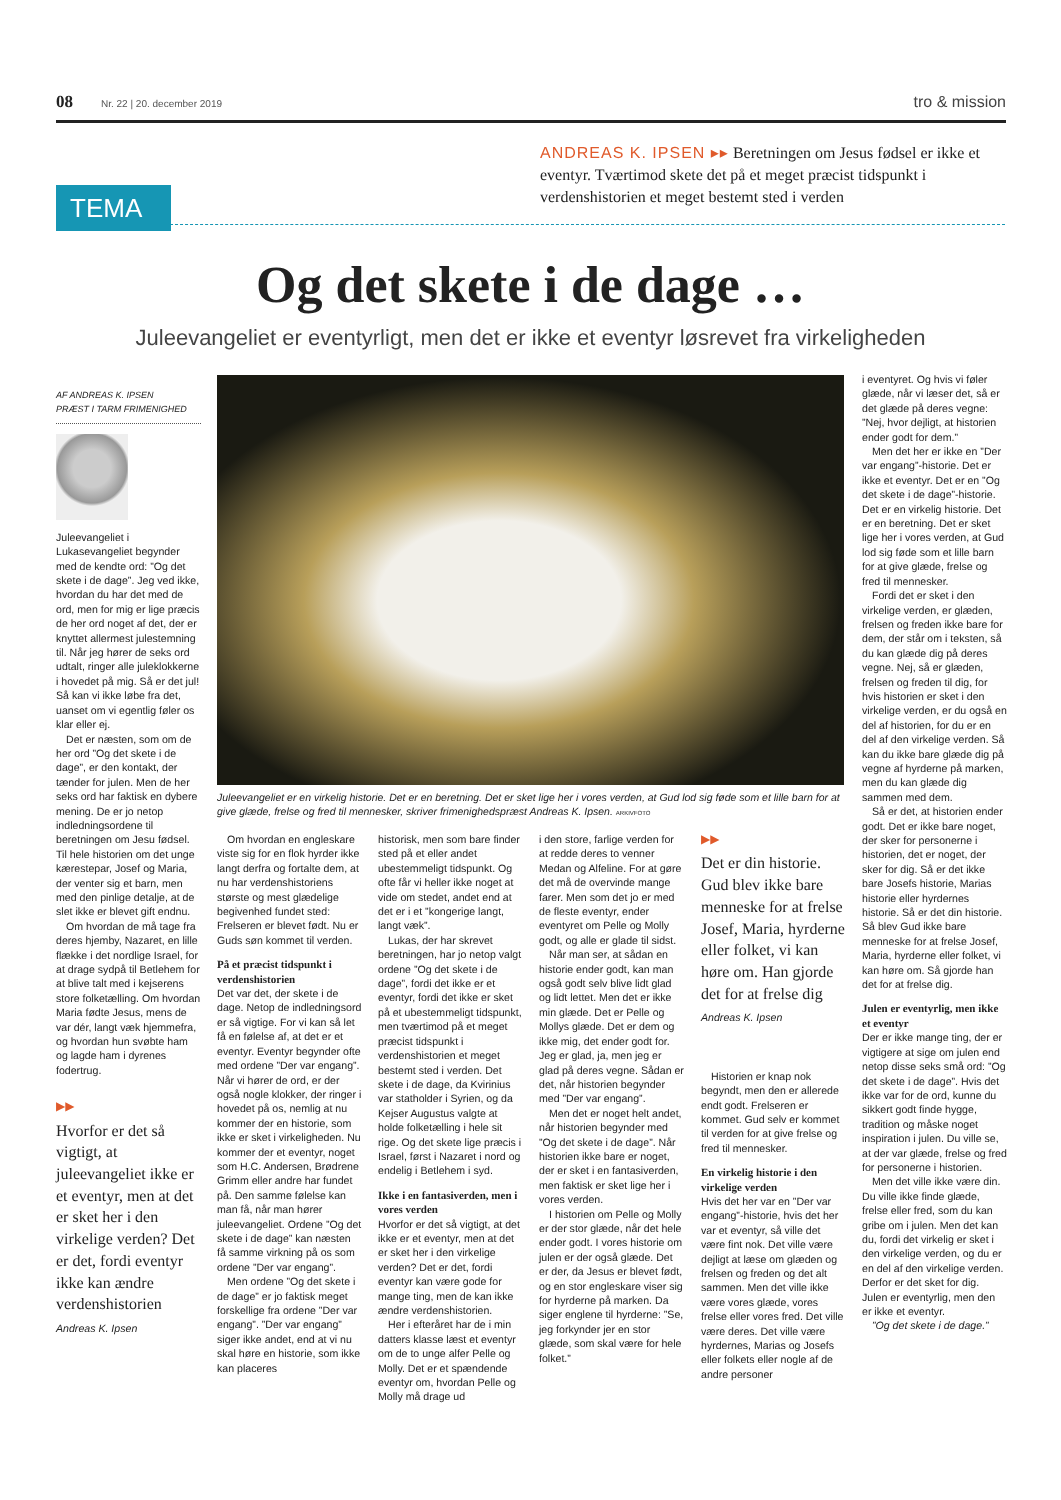08 Nr. 22 | 20. december 2019 tro & mission
ANDREAS K. IPSEN ▸▸ Beretningen om Jesus fødsel er ikke et eventyr. Tværtimod skete det på et meget præcist tidspunkt i verdenshistorien et meget bestemt sted i verden
TEMA
Og det skete i de dage …
Juleevangeliet er eventyrligt, men det er ikke et eventyr løsrevet fra virkeligheden
AF ANDREAS K. IPSEN
PRÆST I TARM FRIMENIGHED
Juleevangeliet i Lukasevangeliet begynder med de kendte ord: ”Og det skete i de dage”. Jeg ved ikke, hvordan du har det med de ord, men for mig er lige præcis de her ord noget af det, der er knyttet allermest julestemning til. Når jeg hører de seks ord udtalt, ringer alle juleklokkerne i hovedet på mig. Så er det jul! Så kan vi ikke løbe fra det, uanset om vi egentlig føler os klar eller ej.
Det er næsten, som om de her ord ”Og det skete i de dage”, er den kontakt, der tænder for julen. Men de her seks ord har faktisk en dybere mening. De er jo netop indledningsordene til beretningen om Jesu fødsel. Til hele historien om det unge kærestepar, Josef og Maria, der venter sig et barn, men med den pinlige detalje, at de slet ikke er blevet gift endnu.
Om hvordan de må tage fra deres hjemby, Nazaret, en lille flække i det nordlige Israel, for at drage sydpå til Betlehem for at blive talt med i kejserens store folketælling. Om hvordan Maria fødte Jesus, mens de var dér, langt væk hjemmefra, og hvordan hun svøbte ham og lagde ham i dyrenes fodertrug.
▶▶
Hvorfor er det så vigtigt, at juleevangeliet ikke er et eventyr, men at det er sket her i den virkelige verden? Det er det, fordi eventyr ikke kan ændre verdenshistorien
Andreas K. Ipsen
Juleevangeliet er en virkelig historie. Det er en beretning. Det er sket lige her i vores verden, at Gud lod sig føde som et lille barn for at give glæde, frelse og fred til mennesker, skriver frimenighedspræst Andreas K. Ipsen. ARKIVFOTO
Om hvordan en engleskare viste sig for en flok hyrder ikke langt derfra og fortalte dem, at nu har verdenshistoriens største og mest glædelige begivenhed fundet sted: Frelseren er blevet født. Nu er Guds søn kommet til verden.
På et præcist tidspunkt i verdenshistorien
Det var det, der skete i de dage. Netop de indledningsord er så vigtige. For vi kan så let få en følelse af, at det er et eventyr. Eventyr begynder ofte med ordene ”Der var engang”. Når vi hører de ord, er der også nogle klokker, der ringer i hovedet på os, nemlig at nu kommer der en historie, som ikke er sket i virkeligheden. Nu kommer der et eventyr, noget som H.C. Andersen, Brødrene Grimm eller andre har fundet på. Den samme følelse kan man få, når man hører juleevangeliet. Ordene ”Og det skete i de dage” kan næsten få samme virkning på os som ordene ”Der var engang”.
Men ordene ”Og det skete i de dage” er jo faktisk meget forskellige fra ordene ”Der var engang”. ”Der var engang” siger ikke andet, end at vi nu skal høre en historie, som ikke kan placeres
historisk, men som bare finder sted på et eller andet ubestemmeligt tidspunkt. Og ofte får vi heller ikke noget at vide om stedet, andet end at det er i et ”kongerige langt, langt væk”.
Lukas, der har skrevet beretningen, har jo netop valgt ordene ”Og det skete i de dage”, fordi det ikke er et eventyr, fordi det ikke er sket på et ubestemmeligt tidspunkt, men tværtimod på et meget præcist tidspunkt i verdenshistorien et meget bestemt sted i verden. Det skete i de dage, da Kvirinius var statholder i Syrien, og da Kejser Augustus valgte at holde folketælling i hele sit rige. Og det skete lige præcis i Israel, først i Nazaret i nord og endelig i Betlehem i syd.
Ikke i en fantasiverden, men i vores verden
Hvorfor er det så vigtigt, at det ikke er et eventyr, men at det er sket her i den virkelige verden? Det er det, fordi eventyr kan være gode for mange ting, men de kan ikke ændre verdenshistorien.
Her i efteråret har de i min datters klasse læst et eventyr om de to unge alfer Pelle og Molly. Det er et spændende eventyr om, hvordan Pelle og Molly må drage ud
i den store, farlige verden for at redde deres to venner Medan og Alfeline. For at gøre det må de overvinde mange farer. Men som det jo er med de fleste eventyr, ender eventyret om Pelle og Molly godt, og alle er glade til sidst.
Når man ser, at sådan en historie ender godt, kan man også godt selv blive lidt glad og lidt lettet. Men det er ikke min glæde. Det er Pelle og Mollys glæde. Det er dem og ikke mig, det ender godt for. Jeg er glad, ja, men jeg er glad på deres vegne. Sådan er det, når historien begynder med ”Der var engang”.
Men det er noget helt andet, når historien begynder med ”Og det skete i de dage”. Når historien ikke bare er noget, der er sket i en fantasiverden, men faktisk er sket lige her i vores verden.
I historien om Pelle og Molly er der stor glæde, når det hele ender godt. I vores historie om julen er der også glæde. Det er der, da Jesus er blevet født, og en stor engleskare viser sig for hyrderne på marken. Da siger englene til hyrderne: ”Se, jeg forkynder jer en stor glæde, som skal være for hele folket.”
▶▶
Det er din historie. Gud blev ikke bare menneske for at frelse Josef, Maria, hyrderne eller folket, vi kan høre om. Han gjorde det for at frelse dig
Andreas K. Ipsen
Historien er knap nok begyndt, men den er allerede endt godt. Frelseren er kommet. Gud selv er kommet til verden for at give frelse og fred til mennesker.
En virkelig historie i den virkelige verden
Hvis det her var en ”Der var engang”-historie, hvis det her var et eventyr, så ville det være fint nok. Det ville være dejligt at læse om glæden og frelsen og freden og det alt sammen. Men det ville ikke være vores glæde, vores frelse eller vores fred. Det ville være deres. Det ville være hyrdernes, Marias og Josefs eller folkets eller nogle af de andre personer
i eventyret. Og hvis vi føler glæde, når vi læser det, så er det glæde på deres vegne: ”Nej, hvor dejligt, at historien ender godt for dem.”
Men det her er ikke en ”Der var engang”-historie. Det er ikke et eventyr. Det er en ”Og det skete i de dage”-historie. Det er en virkelig historie. Det er en beretning. Det er sket lige her i vores verden, at Gud lod sig føde som et lille barn for at give glæde, frelse og fred til mennesker.
Fordi det er sket i den virkelige verden, er glæden, frelsen og freden ikke bare for dem, der står om i teksten, så du kan glæde dig på deres vegne. Nej, så er glæden, frelsen og freden til dig, for hvis historien er sket i den virkelige verden, er du også en del af historien, for du er en del af den virkelige verden. Så kan du ikke bare glæde dig på vegne af hyrderne på marken, men du kan glæde dig sammen med dem.
Så er det, at historien ender godt. Det er ikke bare noget, der sker for personerne i historien, det er noget, der sker for dig. Så er det ikke bare Josefs historie, Marias historie eller hyrdernes historie. Så er det din historie. Så blev Gud ikke bare menneske for at frelse Josef, Maria, hyrderne eller folket, vi kan høre om. Så gjorde han det for at frelse dig.
Julen er eventyrlig, men ikke et eventyr
Der er ikke mange ting, der er vigtigere at sige om julen end netop disse seks små ord: ”Og det skete i de dage”. Hvis det ikke var for de ord, kunne du sikkert godt finde hygge, tradition og måske noget inspiration i julen. Du ville se, at der var glæde, frelse og fred for personerne i historien.
Men det ville ikke være din. Du ville ikke finde glæde, frelse eller fred, som du kan gribe om i julen. Men det kan du, fordi det virkelig er sket i den virkelige verden, og du er en del af den virkelige verden. Derfor er det sket for dig. Julen er eventyrlig, men den er ikke et eventyr.
”Og det skete i de dage.”